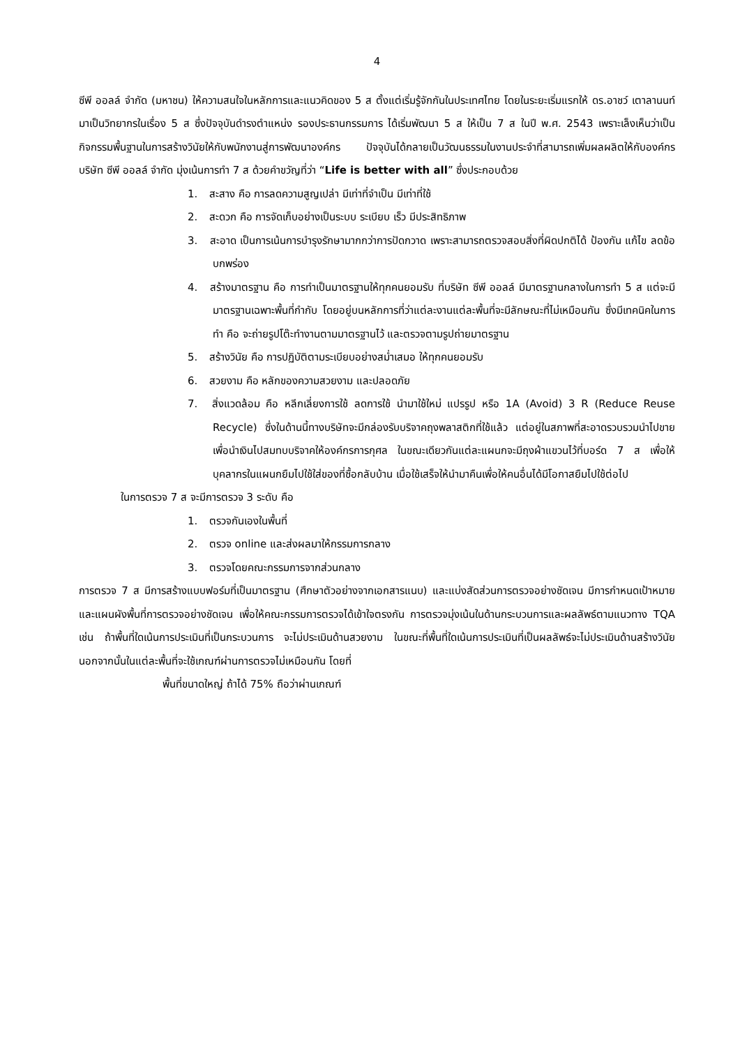4
ซีพี ออลล์ จำกัด (มหาชน) ให้ความสนใจในหลักการและแนวคิดของ 5 ส ตั้งแต่เริ่มรู้จักกันในประเทศไทย โดยในระยะเริ่มแรกให้ ดร.อาชว์ เตาลานนท์ มาเป็นวิทยากรในเรื่อง 5 ส ซึ่งปัจจุบันดำรงตำแหน่ง รองประธานกรรมการ ได้เริ่มพัฒนา 5 ส ให้เป็น 7 ส ในปี พ.ศ. 2543 เพราะเล็งเห็นว่าเป็นกิจกรรมพื้นฐานในการสร้างวินัยให้กับพนักงานสู่การพัฒนาองค์กร ปัจจุบันได้กลายเป็นวัฒนธรรมในงานประจำที่สามารถเพิ่มผลผลิตให้กับองค์กร บริษัท ซีพี ออลล์ จำกัด มุ่งเน้นการทำ 7 ส ด้วยคำขวัญที่ว่า “Life is better with all” ซึ่งประกอบด้วย
1. สะสาง คือ การลดความสูญเปล่า มีเท่าที่จำเป็น มีเท่าที่ใช้
2. สะดวก คือ การจัดเก็บอย่างเป็นระบบ ระเบียบ เร็ว มีประสิทธิภาพ
3. สะอาด เป็นการเน้นการบำรุงรักษามากกว่าการปัดกวาด เพราะสามารถตรวจสอบสิ่งที่ผิดปกติได้ ป้องกัน แก้ไข ลดข้อบกพร่อง
4. สร้างมาตรฐาน คือ การทำเป็นมาตรฐานให้ทุกคนยอมรับ ที่บริษัท ซีพี ออลล์ มีมาตรฐานกลางในการทำ 5 ส แต่จะมีมาตรฐานเฉพาะพื้นที่กำกับ โดยอยู่บนหลักการที่ว่าแต่ละงานแต่ละพื้นที่จะมีลักษณะที่ไม่เหมือนกัน ซึ่งมีเทคนิคในการทำ คือ จะถ่ายรูปโต๊ะทำงานตามมาตรฐานไว้ และตรวจตามรูปถ่ายมาตรฐาน
5. สร้างวินัย คือ การปฏิบัติตามระเบียบอย่างสม่ำเสมอ ให้ทุกคนยอมรับ
6. สวยงาม คือ หลักของความสวยงาม และปลอดภัย
7. สิ่งแวดล้อม คือ หลีกเลี่ยงการใช้ ลดการใช้ นำมาใช้ใหม่ แปรรูป หรือ 1A (Avoid) 3 R (Reduce Reuse Recycle) ซึ่งในด้านนี้ทางบริษัทจะมีกล่องรับบริจาคถุงพลาสติกที่ใช้แล้ว แต่อยู่ในสภาพที่สะอาดรวบรวมนำไปขายเพื่อนำเงินไปสมทบบริจาคให้องค์กรการกุศล ในขณะเดียวกันแต่ละแผนกจะมีถุงผ้าแขวนไว้ที่บอร์ด 7 ส เพื่อให้บุคลากรในแผนกยืมไปใช้ใส่ของที่ซื้อกลับบ้าน เมื่อใช้เสร็จให้นำมาคืนเพื่อให้คนอื่นได้มีโอกาสยืมไปใช้ต่อไป
ในการตรวจ 7 ส จะมีการตรวจ 3 ระดับ คือ
1. ตรวจกันเองในพื้นที่
2. ตรวจ online และส่งผลมาให้กรรมการกลาง
3. ตรวจโดยคณะกรรมการจากส่วนกลาง
การตรวจ 7 ส มีการสร้างแบบฟอร์มที่เป็นมาตรฐาน (ศึกษาตัวอย่างจากเอกสารแนบ) และแบ่งสัดส่วนการตรวจอย่างชัดเจน มีการกำหนดเป้าหมาย และแผนผังพื้นที่การตรวจอย่างชัดเจน เพื่อให้คณะกรรมการตรวจได้เข้าใจตรงกัน การตรวจมุ่งเน้นในด้านกระบวนการและผลลัพธ์ตามแนวทาง TQA เช่น ถ้าพื้นที่ใดเน้นการประเมินที่เป็นกระบวนการ จะไม่ประเมินด้านสวยงาม ในขณะที่พื้นที่ใดเน้นการประเมินที่เป็นผลลัพธ์จะไม่ประเมินด้านสร้างวินัย นอกจากนั้นในแต่ละพื้นที่จะใช้เกณฑ์ผ่านการตรวจไม่เหมือนกัน โดยที่
พื้นที่ขนาดใหญ่ ถ้าได้ 75% ถือว่าผ่านเกณฑ์